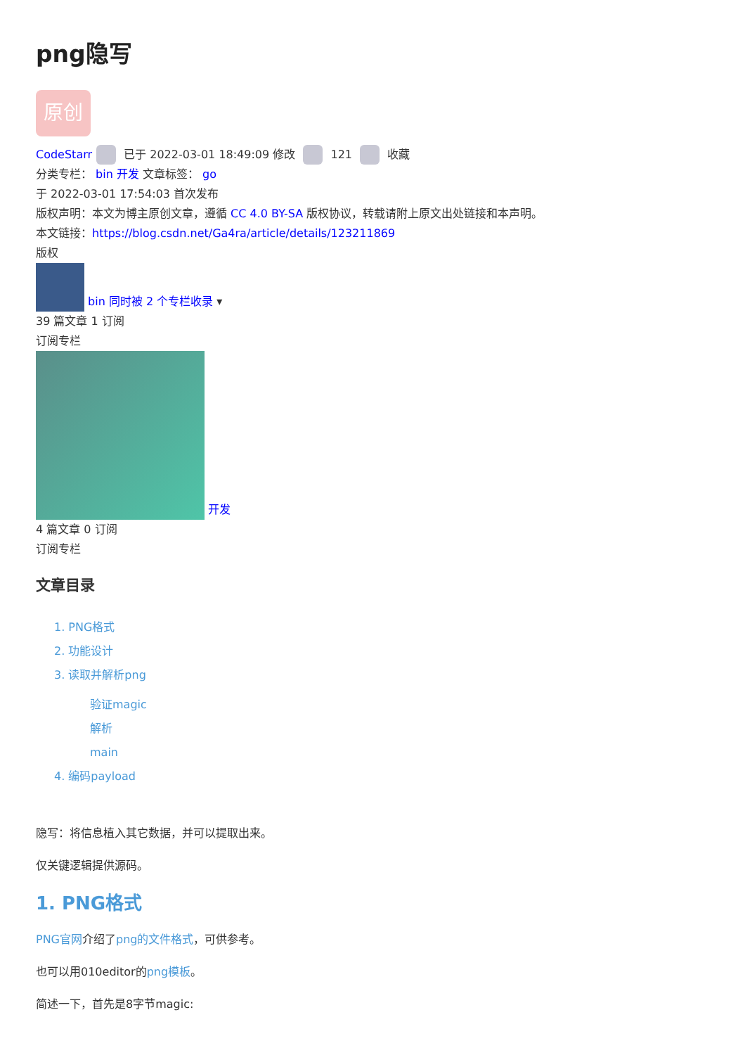png隐写
原创
CodeStarr 已于 2022-03-01 18:49:09 修改 121 收藏
分类专栏： bin 开发 文章标签： go
于 2022-03-01 17:54:03 首次发布
版权声明：本文为博主原创文章，遵循 CC 4.0 BY-SA 版权协议，转载请附上原文出处链接和本声明。
本文链接：https://blog.csdn.net/Ga4ra/article/details/123211869
版权
bin 同时被 2 个专栏收录 ▾
39 篇文章 1 订阅
订阅专栏
开发
4 篇文章 0 订阅
订阅专栏
文章目录
1. PNG格式
2. 功能设计
3. 读取并解析png
验证magic
解析
main
4. 编码payload
隐写：将信息植入其它数据，并可以提取出来。
仅关键逻辑提供源码。
1. PNG格式
PNG官网介绍了png的文件格式，可供参考。
也可以用010editor的png模板。
简述一下，首先是8字节magic: